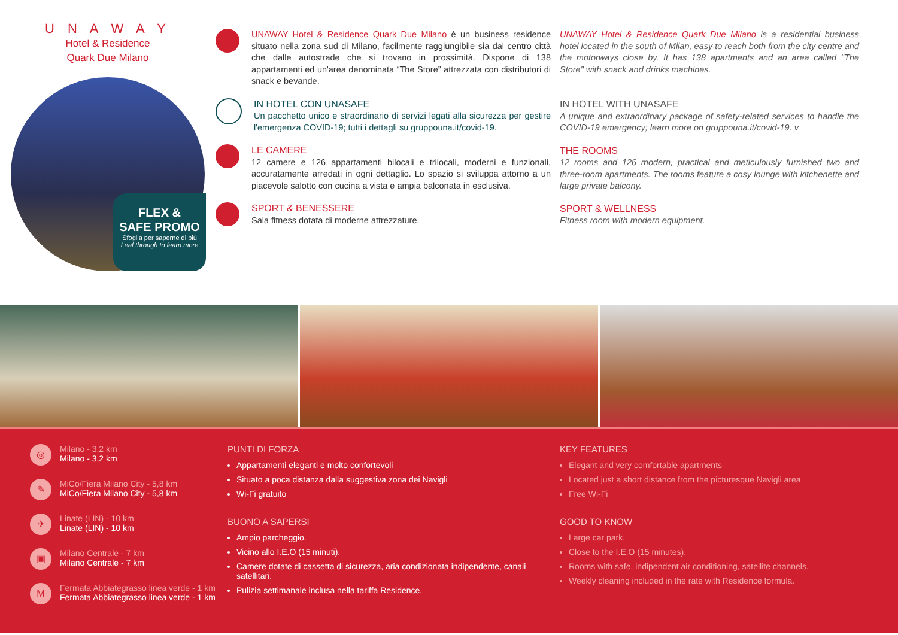U N A W A Y
Hotel & Residence
Quark Due Milano
FLEX &
SAFE PROMO
Sfoglia per saperne di più
Leaf through to learn more
UNAWAY Hotel & Residence Quark Due Milano è un business residence situato nella zona sud di Milano, facilmente raggiungibile sia dal centro città che dalle autostrade che si trovano in prossimità. Dispone di 138 appartamenti ed un'area denominata “The Store” attrezzata con distributori di snack e bevande.
IN HOTEL CON UNASAFE
Un pacchetto unico e straordinario di servizi legati alla sicurezza per gestire l'emergenza COVID-19; tutti i dettagli su gruppouna.it/covid-19.
LE CAMERE
12 camere e 126 appartamenti bilocali e trilocali, moderni e funzionali, accuratamente arredati in ogni dettaglio. Lo spazio si sviluppa attorno a un piacevole salotto con cucina a vista e ampia balconata in esclusiva.
SPORT & BENESSERE
Sala fitness dotata di moderne attrezzature.
UNAWAY Hotel & Residence Quark Due Milano is a residential business hotel located in the south of Milan, easy to reach both from the city centre and the motorways close by. It has 138 apartments and an area called "The Store" with snack and drinks machines.
IN HOTEL WITH UNASAFE
A unique and extraordinary package of safety-related services to handle the COVID-19 emergency; learn more on gruppouna.it/covid-19. v
THE ROOMS
12 rooms and 126 modern, practical and meticulously furnished two and three-room apartments. The rooms feature a cosy lounge with kitchenette and large private balcony.
SPORT & WELLNESS
Fitness room with modern equipment.
◎
Milano - 3,2 km
Milano - 3,2 km
✎
MiCo/Fiera Milano City - 5,8 km
MiCo/Fiera Milano City - 5,8 km
✈
Linate (LIN) - 10 km
Linate (LIN) - 10 km
▣
Milano Centrale - 7 km
Milano Centrale - 7 km
M
Fermata Abbiategrasso linea verde - 1 km
Fermata Abbiategrasso linea verde - 1 km
PUNTI DI FORZA
Appartamenti eleganti e molto confortevoli
Situato a poca distanza dalla suggestiva zona dei Navigli
Wi-Fi gratuito
BUONO A SAPERSI
Ampio parcheggio.
Vicino allo I.E.O (15 minuti).
Camere dotate di cassetta di sicurezza, aria condizionata indipendente, canali satellitari.
Pulizia settimanale inclusa nella tariffa Residence.
KEY FEATURES
Elegant and very comfortable apartments
Located just a short distance from the picturesque Navigli area
Free Wi-Fi
GOOD TO KNOW
Large car park.
Close to the I.E.O (15 minutes).
Rooms with safe, indipendent air conditioning, satellite channels.
Weekly cleaning included in the rate with Residence formula.